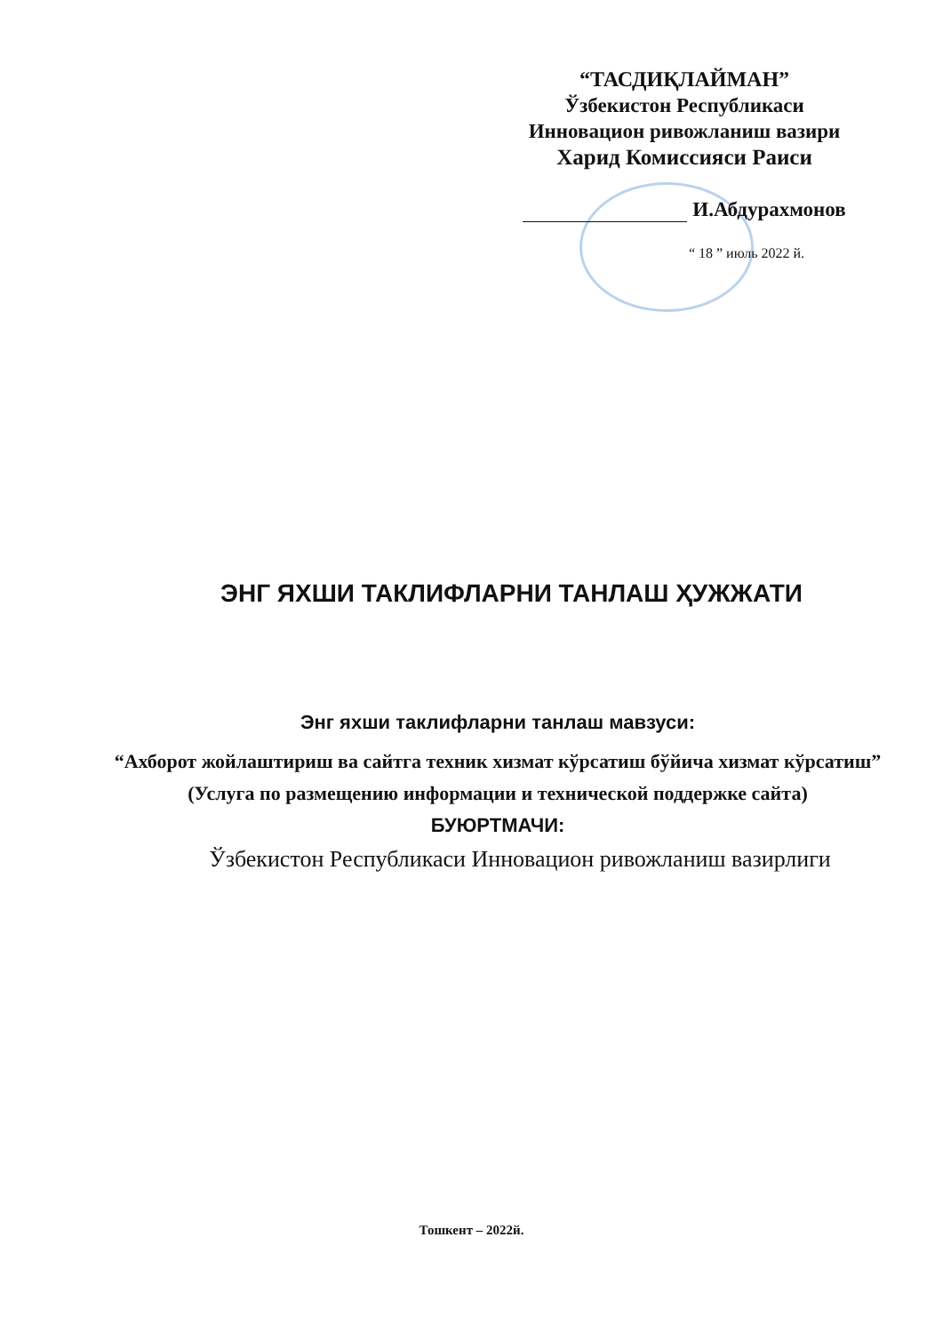“ТАСДИҚЛАЙМАН”
Ўзбекистон Республикаси
Инновацион ривожланиш вазири
Харид Комиссияси Раиси
И.Абдурахмонов
“ 18 ” июль 2022 й.
ЭНГ ЯХШИ ТАКЛИФЛАРНИ ТАНЛАШ ҲУЖЖАТИ
Энг яхши таклифларни танлаш мавзуси:
“Ахборот жойлаштириш ва сайтга техник хизмат кўрсатиш бўйича хизмат кўрсатиш”
(Услуга по размещению информации и технической поддержке сайта)
БУЮРТМАЧИ:
Ўзбекистон Республикаси Инновацион ривожланиш вазирлиги
Тошкент – 2022й.